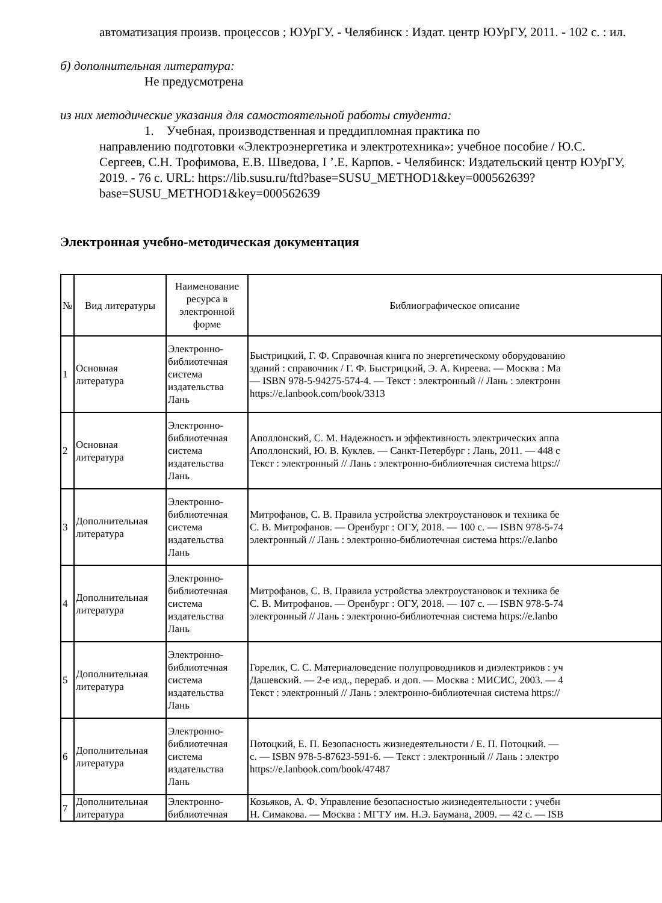автоматизация произв. процессов ; ЮУрГУ. - Челябинск : Издат. центр ЮУрГУ, 2011. - 102 с. : ил.
б) дополнительная литература:
Не предусмотрена
из них методические указания для самостоятельной работы студента:
1. Учебная, производственная и преддипломная практика по
направлению подготовки «Электроэнергетика и электротехника»: учебное пособие / Ю.С. Сергеев, С.Н. Трофимова, Е.В. Шведова, I ’.Е. Карпов. - Челябинск: Издательский центр ЮУрГУ, 2019. - 76 с. URL: https://lib.susu.ru/ftd?base=SUSU_METHOD1&key=000562639?base=SUSU_METHOD1&key=000562639
Электронная учебно-методическая документация
| № | Вид литературы | Наименование ресурса в электронной форме | Библиографическое описание |
| --- | --- | --- | --- |
| 1 | Основная литература | Электронно-библиотечная система издательства Лань | Быстрицкий, Г. Ф. Справочная книга по энергетическому оборудованию зданий : справочник / Г. Ф. Быстрицкий, Э. А. Киреева. — Москва : Ма — ISBN 978-5-94275-574-4. — Текст : электронный // Лань : электронн https://e.lanbook.com/book/3313 |
| 2 | Основная литература | Электронно-библиотечная система издательства Лань | Аполлонский, С. М. Надежность и эффективность электрических аппа Аполлонский, Ю. В. Куклев. — Санкт-Петербург : Лань, 2011. — 448 с Текст : электронный // Лань : электронно-библиотечная система https:// |
| 3 | Дополнительная литература | Электронно-библиотечная система издательства Лань | Митрофанов, С. В. Правила устройства электроустановок и техника бе С. В. Митрофанов. — Оренбург : ОГУ, 2018. — 100 с. — ISBN 978-5-74 электронный // Лань : электронно-библиотечная система https://e.lanbo |
| 4 | Дополнительная литература | Электронно-библиотечная система издательства Лань | Митрофанов, С. В. Правила устройства электроустановок и техника бе С. В. Митрофанов. — Оренбург : ОГУ, 2018. — 107 с. — ISBN 978-5-74 электронный // Лань : электронно-библиотечная система https://e.lanbo |
| 5 | Дополнительная литература | Электронно-библиотечная система издательства Лань | Горелик, С. С. Материаловедение полупроводников и диэлектриков : уч Дашевский. — 2-е изд., перераб. и доп. — Москва : МИСИС, 2003. — 4 Текст : электронный // Лань : электронно-библиотечная система https:// |
| 6 | Дополнительная литература | Электронно-библиотечная система издательства Лань | Потоцкий, Е. П. Безопасность жизнедеятельности / Е. П. Потоцкий. — с. — ISBN 978-5-87623-591-6. — Текст : электронный // Лань : электро https://e.lanbook.com/book/47487 |
| 7 | Дополнительная литература | Электронно-библиотечная | Козьяков, А. Ф. Управление безопасностью жизнедеятельности : учебн Н. Симакова. — Москва : МГТУ им. Н.Э. Баумана, 2009. — 42 с. — ISB |